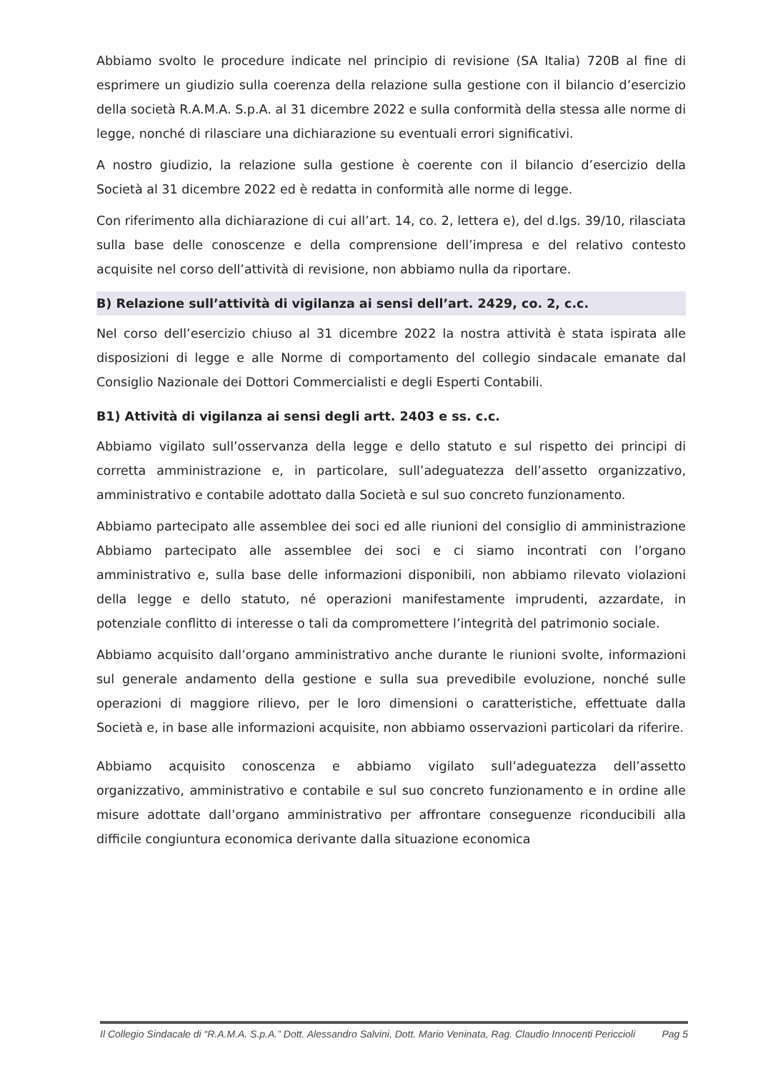Abbiamo svolto le procedure indicate nel principio di revisione (SA Italia) 720B al fine di esprimere un giudizio sulla coerenza della relazione sulla gestione con il bilancio d’esercizio della società R.A.M.A. S.p.A. al 31 dicembre 2022 e sulla conformità della stessa alle norme di legge, nonché di rilasciare una dichiarazione su eventuali errori significativi.
A nostro giudizio, la relazione sulla gestione è coerente con il bilancio d’esercizio della Società al 31 dicembre 2022 ed è redatta in conformità alle norme di legge.
Con riferimento alla dichiarazione di cui all’art. 14, co. 2, lettera e), del d.lgs. 39/10, rilasciata sulla base delle conoscenze e della comprensione dell’impresa e del relativo contesto acquisite nel corso dell’attività di revisione, non abbiamo nulla da riportare.
B) Relazione sull’attività di vigilanza ai sensi dell’art. 2429, co. 2, c.c.
Nel corso dell’esercizio chiuso al 31 dicembre 2022 la nostra attività è stata ispirata alle disposizioni di legge e alle Norme di comportamento del collegio sindacale emanate dal Consiglio Nazionale dei Dottori Commercialisti e degli Esperti Contabili.
B1) Attività di vigilanza ai sensi degli artt. 2403 e ss. c.c.
Abbiamo vigilato sull’osservanza della legge e dello statuto e sul rispetto dei principi di corretta amministrazione e, in particolare, sull’adeguatezza dell’assetto organizzativo, amministrativo e contabile adottato dalla Società e sul suo concreto funzionamento.
Abbiamo partecipato alle assemblee dei soci ed alle riunioni del consiglio di amministrazione Abbiamo partecipato alle assemblee dei soci e ci siamo incontrati con l’organo amministrativo e, sulla base delle informazioni disponibili, non abbiamo rilevato violazioni della legge e dello statuto, né operazioni manifestamente imprudenti, azzardate, in potenziale conflitto di interesse o tali da compromettere l’integrità del patrimonio sociale.
Abbiamo acquisito dall’organo amministrativo anche durante le riunioni svolte, informazioni sul generale andamento della gestione e sulla sua prevedibile evoluzione, nonché sulle operazioni di maggiore rilievo, per le loro dimensioni o caratteristiche, effettuate dalla Società e, in base alle informazioni acquisite, non abbiamo osservazioni particolari da riferire.
Abbiamo acquisito conoscenza e abbiamo vigilato sull’adeguatezza dell’assetto organizzativo, amministrativo e contabile e sul suo concreto funzionamento e in ordine alle misure adottate dall’organo amministrativo per affrontare conseguenze riconducibili alla difficile congiuntura economica derivante dalla situazione economica
Il Collegio Sindacale di “R.A.M.A. S.p.A.” Dott. Alessandro Salvini, Dott. Mario Veninata, Rag. Claudio Innocenti Periccioli Pag 5